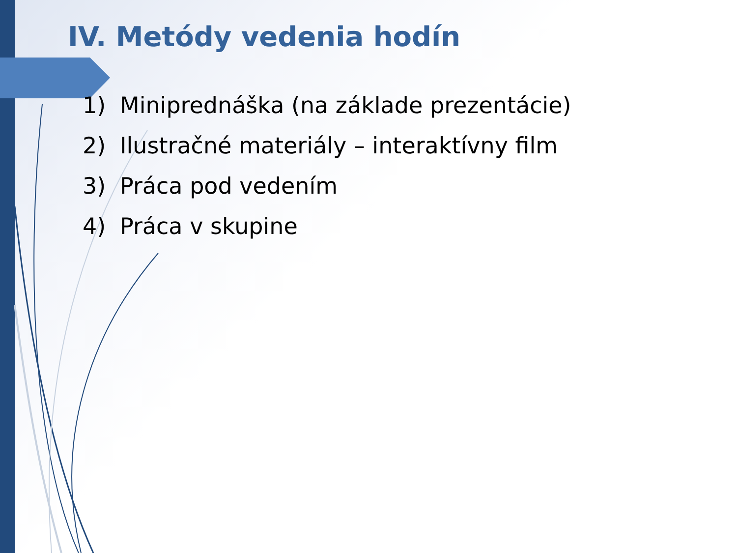IV. Metódy vedenia hodín
1) Miniprednáška (na základe prezentácie)
2) Ilustračné materiály – interaktívny film
3) Práca pod vedením
4) Práca v skupine